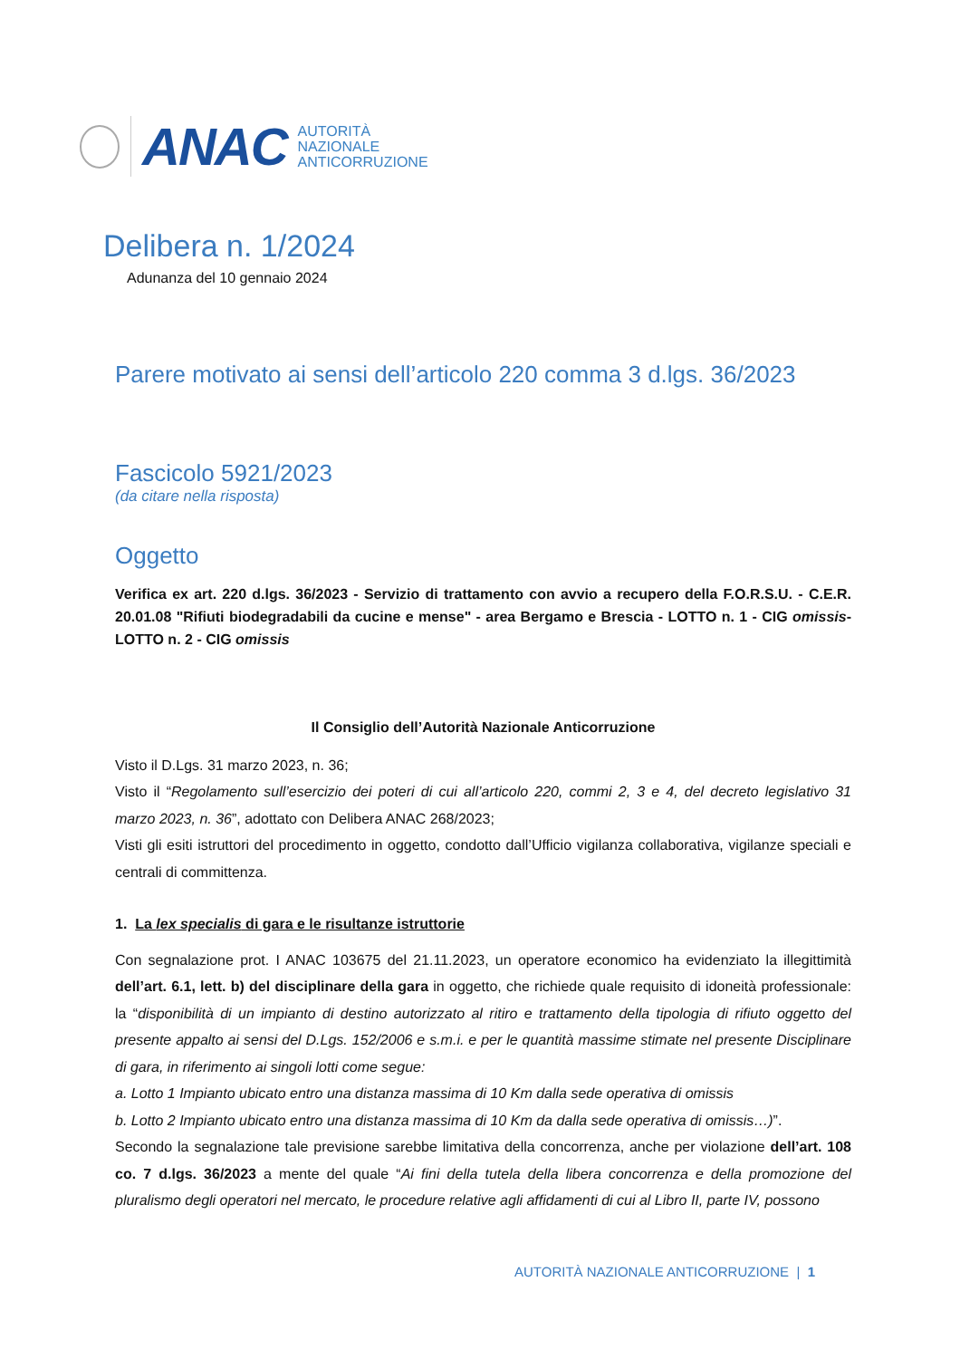ANAC
AUTORITÀ
NAZIONALE
ANTICORRUZIONE
Delibera n. 1/2024
Adunanza del 10 gennaio 2024
Parere motivato ai sensi dell’articolo 220 comma 3 d.lgs. 36/2023
Fascicolo 5921/2023
(da citare nella risposta)
Oggetto
Verifica ex art. 220 d.lgs. 36/2023 - Servizio di trattamento con avvio a recupero della F.O.R.S.U. - C.E.R. 20.01.08 "Rifiuti biodegradabili da cucine e mense" - area Bergamo e Brescia - LOTTO n. 1 - CIG omissis- LOTTO n. 2 - CIG omissis
Il Consiglio dell’Autorità Nazionale Anticorruzione
Visto il D.Lgs. 31 marzo 2023, n. 36;
Visto il “Regolamento sull’esercizio dei poteri di cui all’articolo 220, commi 2, 3 e 4, del decreto legislativo 31 marzo 2023, n. 36”, adottato con Delibera ANAC 268/2023;
Visti gli esiti istruttori del procedimento in oggetto, condotto dall’Ufficio vigilanza collaborativa, vigilanze speciali e centrali di committenza.
1. La lex specialis di gara e le risultanze istruttorie
Con segnalazione prot. I ANAC 103675 del 21.11.2023, un operatore economico ha evidenziato la illegittimità dell’art. 6.1, lett. b) del disciplinare della gara in oggetto, che richiede quale requisito di idoneità professionale: la “disponibilità di un impianto di destino autorizzato al ritiro e trattamento della tipologia di rifiuto oggetto del presente appalto ai sensi del D.Lgs. 152/2006 e s.m.i. e per le quantità massime stimate nel presente Disciplinare di gara, in riferimento ai singoli lotti come segue:
a. Lotto 1 Impianto ubicato entro una distanza massima di 10 Km dalla sede operativa di omissis
b. Lotto 2 Impianto ubicato entro una distanza massima di 10 Km da dalla sede operativa di omissis…)”.
Secondo la segnalazione tale previsione sarebbe limitativa della concorrenza, anche per violazione dell’art. 108 co. 7 d.lgs. 36/2023 a mente del quale “Ai fini della tutela della libera concorrenza e della promozione del pluralismo degli operatori nel mercato, le procedure relative agli affidamenti di cui al Libro II, parte IV, possono
AUTORITÀ NAZIONALE ANTICORRUZIONE | 1